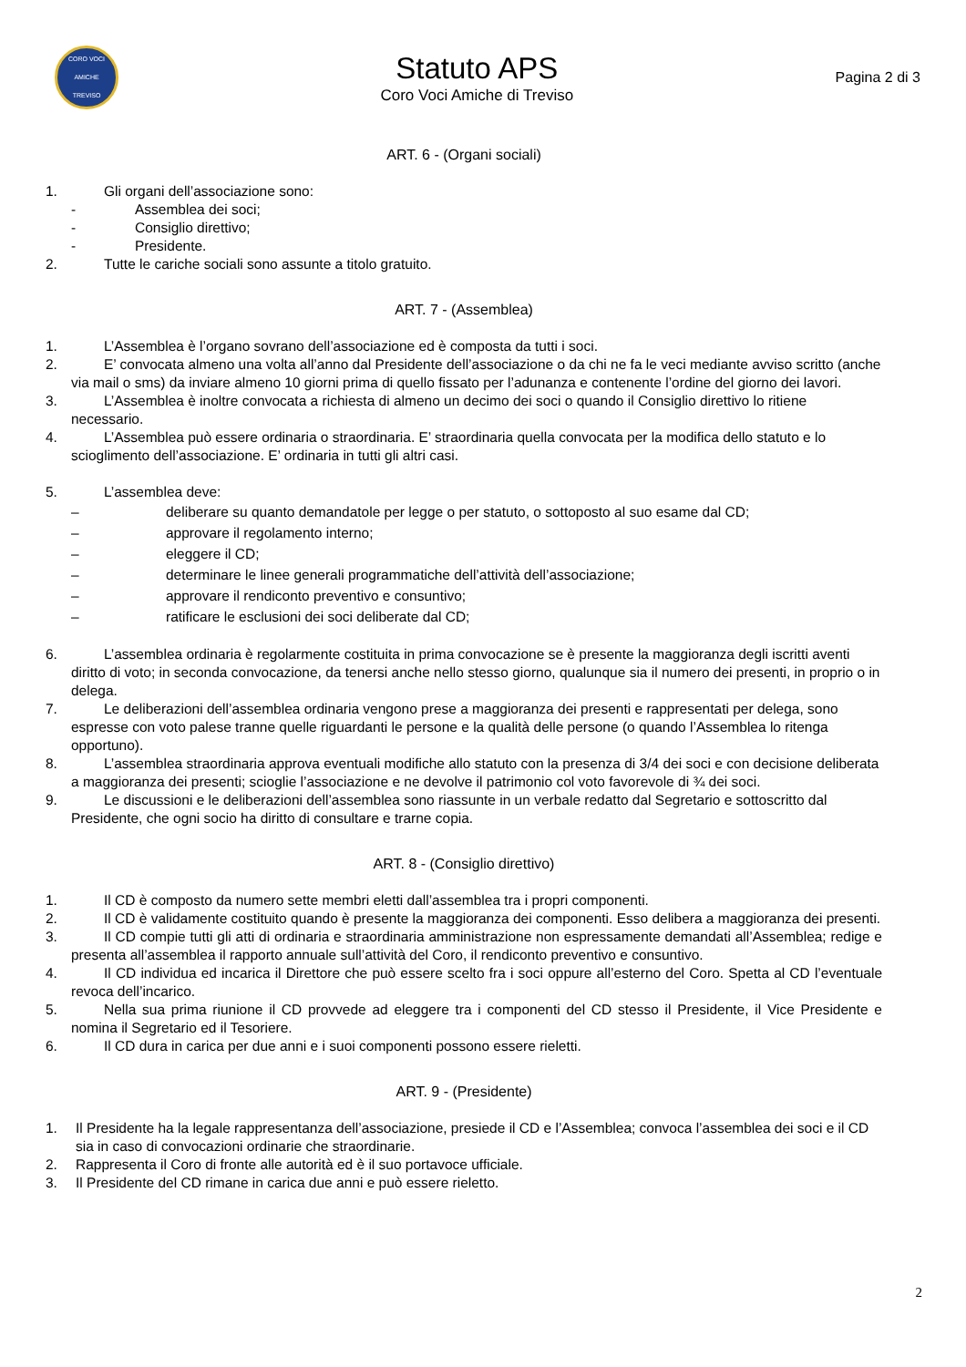CORO VOCI AMICHE
TREVISO
Statuto APS
Coro Voci Amiche di Treviso
Pagina 2 di 3
ART. 6 - (Organi sociali)
1. Gli organi dell’associazione sono:
- Assemblea dei soci;
- Consiglio direttivo;
- Presidente.
2. Tutte le cariche sociali sono assunte a titolo gratuito.
ART. 7 - (Assemblea)
1. L’Assemblea è l’organo sovrano dell’associazione ed è composta da tutti i soci.
2. E’ convocata almeno una volta all’anno dal Presidente dell’associazione o da chi ne fa le veci mediante avviso scritto (anche via mail o sms) da inviare almeno 10 giorni prima di quello fissato per l’adunanza e contenente l’ordine del giorno dei lavori.
3. L’Assemblea è inoltre convocata a richiesta di almeno un decimo dei soci o quando il Consiglio direttivo lo ritiene necessario.
4. L’Assemblea può essere ordinaria o straordinaria. E’ straordinaria quella convocata per la modifica dello statuto e lo scioglimento dell’associazione. E’ ordinaria in tutti gli altri casi.
5. L’assemblea deve:
– deliberare su quanto demandatole per legge o per statuto, o sottoposto al suo esame dal CD;
– approvare il regolamento interno;
– eleggere il CD;
– determinare le linee generali programmatiche dell’attività dell’associazione;
– approvare il rendiconto preventivo e consuntivo;
– ratificare le esclusioni dei soci deliberate dal CD;
6. L’assemblea ordinaria è regolarmente costituita in prima convocazione se è presente la maggioranza degli iscritti aventi diritto di voto; in seconda convocazione, da tenersi anche nello stesso giorno, qualunque sia il numero dei presenti, in proprio o in delega.
7. Le deliberazioni dell’assemblea ordinaria vengono prese a maggioranza dei presenti e rappresentati per delega, sono espresse con voto palese tranne quelle riguardanti le persone e la qualità delle persone (o quando l’Assemblea lo ritenga opportuno).
8. L’assemblea straordinaria approva eventuali modifiche allo statuto con la presenza di 3/4 dei soci e con decisione deliberata a maggioranza dei presenti; scioglie l’associazione e ne devolve il patrimonio col voto favorevole di ¾ dei soci.
9. Le discussioni e le deliberazioni dell’assemblea sono riassunte in un verbale redatto dal Segretario e sottoscritto dal Presidente, che ogni socio ha diritto di consultare e trarne copia.
ART. 8 - (Consiglio direttivo)
1. Il CD è composto da numero sette membri eletti dall’assemblea tra i propri componenti.
2. Il CD è validamente costituito quando è presente la maggioranza dei componenti. Esso delibera a maggioranza dei presenti.
3. Il CD compie tutti gli atti di ordinaria e straordinaria amministrazione non espressamente demandati all’Assemblea; redige e presenta all’assemblea il rapporto annuale sull’attività del Coro, il rendiconto preventivo e consuntivo.
4. Il CD individua ed incarica il Direttore che può essere scelto fra i soci oppure all’esterno del Coro. Spetta al CD l’eventuale revoca dell’incarico.
5. Nella sua prima riunione il CD provvede ad eleggere tra i componenti del CD stesso il Presidente, il Vice Presidente e nomina il Segretario ed il Tesoriere.
6. Il CD dura in carica per due anni e i suoi componenti possono essere rieletti.
ART. 9 - (Presidente)
1. Il Presidente ha la legale rappresentanza dell’associazione, presiede il CD e l’Assemblea; convoca l’assemblea dei soci e il CD sia in caso di convocazioni ordinarie che straordinarie.
2. Rappresenta il Coro di fronte alle autorità ed è il suo portavoce ufficiale.
3. Il Presidente del CD rimane in carica due anni e può essere rieletto.
2